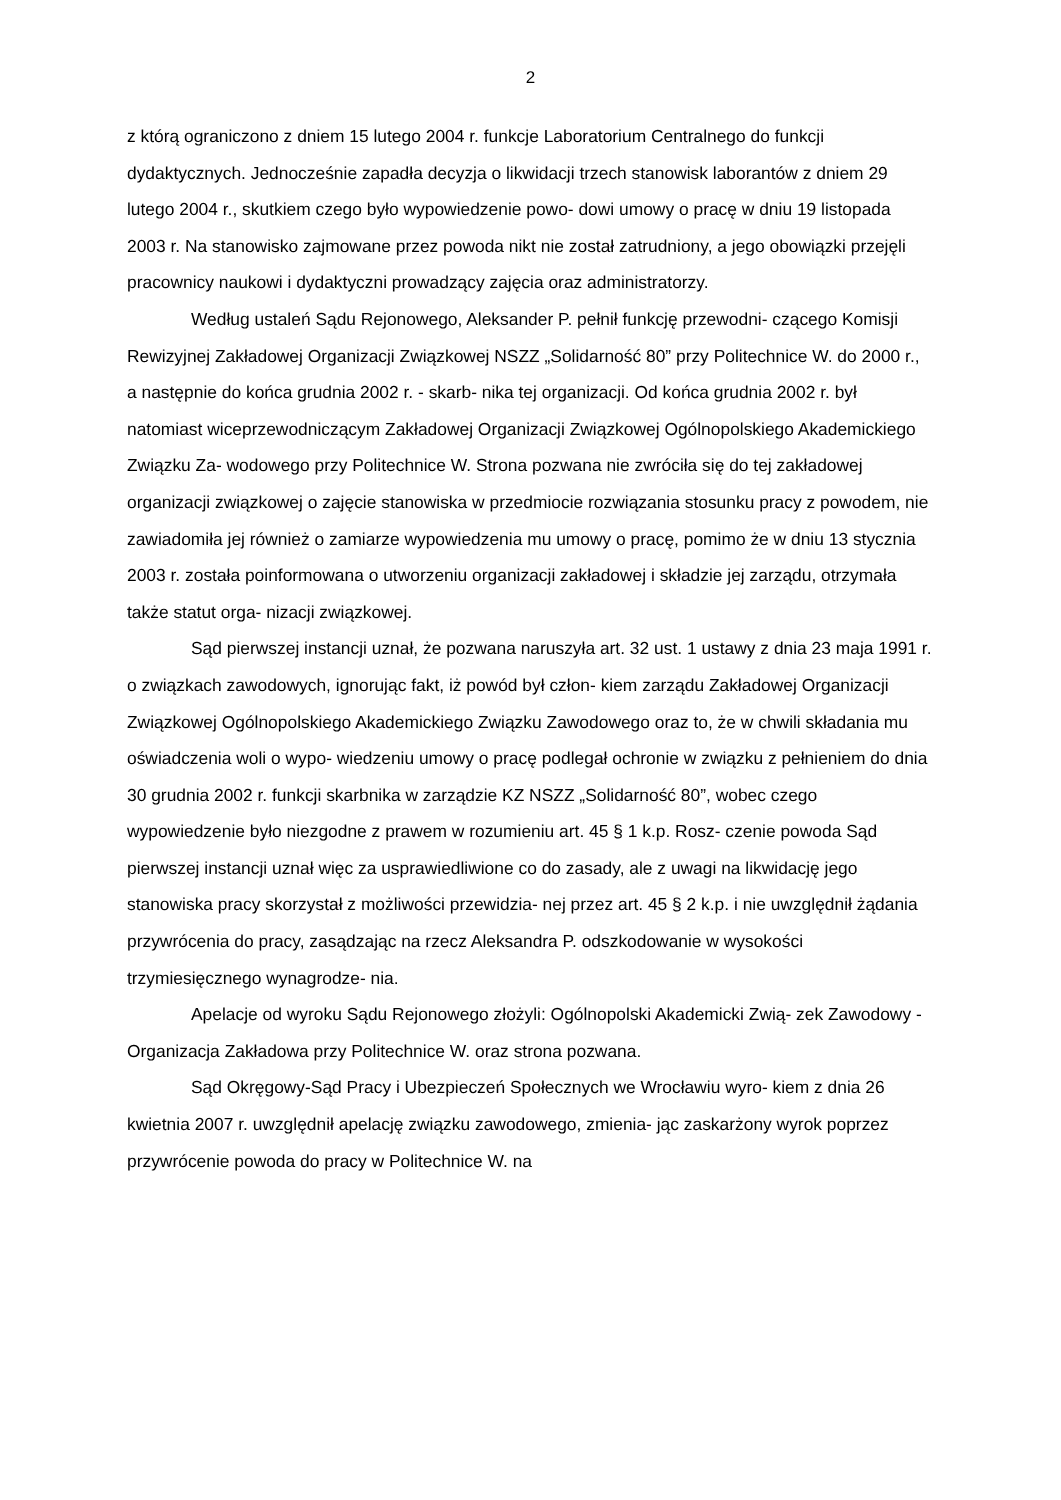2
z którą ograniczono z dniem 15 lutego 2004 r. funkcje Laboratorium Centralnego do funkcji dydaktycznych. Jednocześnie zapadła decyzja o likwidacji trzech stanowisk laborantów z dniem 29 lutego 2004 r., skutkiem czego było wypowiedzenie powo- dowi umowy o pracę w dniu 19 listopada 2003 r. Na stanowisko zajmowane przez powoda nikt nie został zatrudniony, a jego obowiązki przejęli pracownicy naukowi i dydaktyczni prowadzący zajęcia oraz administratorzy.
Według ustaleń Sądu Rejonowego, Aleksander P. pełnił funkcję przewodni- czącego Komisji Rewizyjnej Zakładowej Organizacji Związkowej NSZZ „Solidarność 80” przy Politechnice W. do 2000 r., a następnie do końca grudnia 2002 r. - skarb- nika tej organizacji. Od końca grudnia 2002 r. był natomiast wiceprzewodniczącym Zakładowej Organizacji Związkowej Ogólnopolskiego Akademickiego Związku Za- wodowego przy Politechnice W. Strona pozwana nie zwróciła się do tej zakładowej organizacji związkowej o zajęcie stanowiska w przedmiocie rozwiązania stosunku pracy z powodem, nie zawiadomiła jej również o zamiarze wypowiedzenia mu umowy o pracę, pomimo że w dniu 13 stycznia 2003 r. została poinformowana o utworzeniu organizacji zakładowej i składzie jej zarządu, otrzymała także statut orga- nizacji związkowej.
Sąd pierwszej instancji uznał, że pozwana naruszyła art. 32 ust. 1 ustawy z dnia 23 maja 1991 r. o związkach zawodowych, ignorując fakt, iż powód był człon- kiem zarządu Zakładowej Organizacji Związkowej Ogólnopolskiego Akademickiego Związku Zawodowego oraz to, że w chwili składania mu oświadczenia woli o wypo- wiedzeniu umowy o pracę podlegał ochronie w związku z pełnieniem do dnia 30 grudnia 2002 r. funkcji skarbnika w zarządzie KZ NSZZ „Solidarność 80”, wobec czego wypowiedzenie było niezgodne z prawem w rozumieniu art. 45 § 1 k.p. Rosz- czenie powoda Sąd pierwszej instancji uznał więc za usprawiedliwione co do zasady, ale z uwagi na likwidację jego stanowiska pracy skorzystał z możliwości przewidzia- nej przez art. 45 § 2 k.p. i nie uwzględnił żądania przywrócenia do pracy, zasądzając na rzecz Aleksandra P. odszkodowanie w wysokości trzymiesięcznego wynagrodze- nia.
Apelacje od wyroku Sądu Rejonowego złożyli: Ogólnopolski Akademicki Zwią- zek Zawodowy - Organizacja Zakładowa przy Politechnice W. oraz strona pozwana.
Sąd Okręgowy-Sąd Pracy i Ubezpieczeń Społecznych we Wrocławiu wyro- kiem z dnia 26 kwietnia 2007 r. uwzględnił apelację związku zawodowego, zmienia- jąc zaskarżony wyrok poprzez przywrócenie powoda do pracy w Politechnice W. na